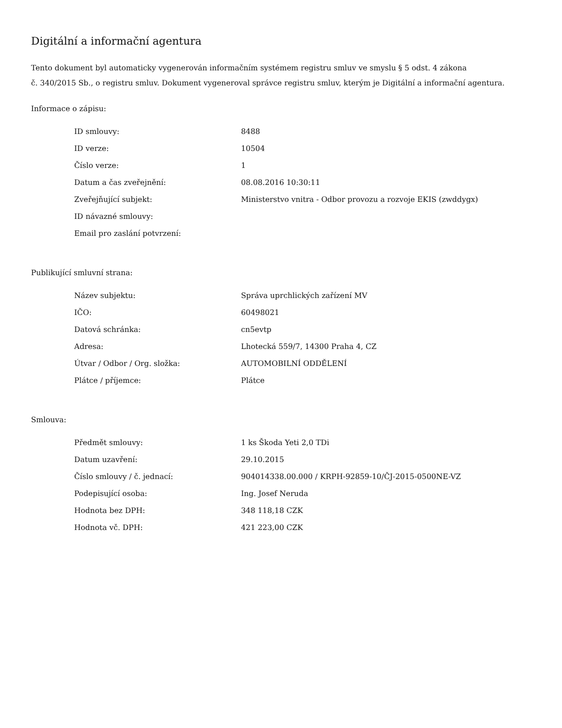Digitální a informační agentura
Tento dokument byl automaticky vygenerován informačním systémem registru smluv ve smyslu § 5 odst. 4 zákona
č. 340/2015 Sb., o registru smluv. Dokument vygeneroval správce registru smluv, kterým je Digitální a informační agentura.
Informace o zápisu:
| ID smlouvy: | 8488 |
| ID verze: | 10504 |
| Číslo verze: | 1 |
| Datum a čas zveřejnění: | 08.08.2016 10:30:11 |
| Zveřejňující subjekt: | Ministerstvo vnitra - Odbor provozu a rozvoje EKIS (zwddygx) |
| ID návazné smlouvy: | |
| Email pro zaslání potvrzení: | |
Publikující smluvní strana:
| Název subjektu: | Správa uprchlických zařízení MV |
| IČO: | 60498021 |
| Datová schránka: | cn5evtp |
| Adresa: | Lhotecká 559/7, 14300 Praha 4, CZ |
| Útvar / Odbor / Org. složka: | AUTOMOBILNÍ ODDĚLENÍ |
| Plátce / příjemce: | Plátce |
Smlouva:
| Předmět smlouvy: | 1 ks Škoda Yeti 2,0 TDi |
| Datum uzavření: | 29.10.2015 |
| Číslo smlouvy / č. jednací: | 904014338.00.000 / KRPH-92859-10/ČJ-2015-0500NE-VZ |
| Podepisující osoba: | Ing. Josef Neruda |
| Hodnota bez DPH: | 348 118,18 CZK |
| Hodnota vč. DPH: | 421 223,00 CZK |